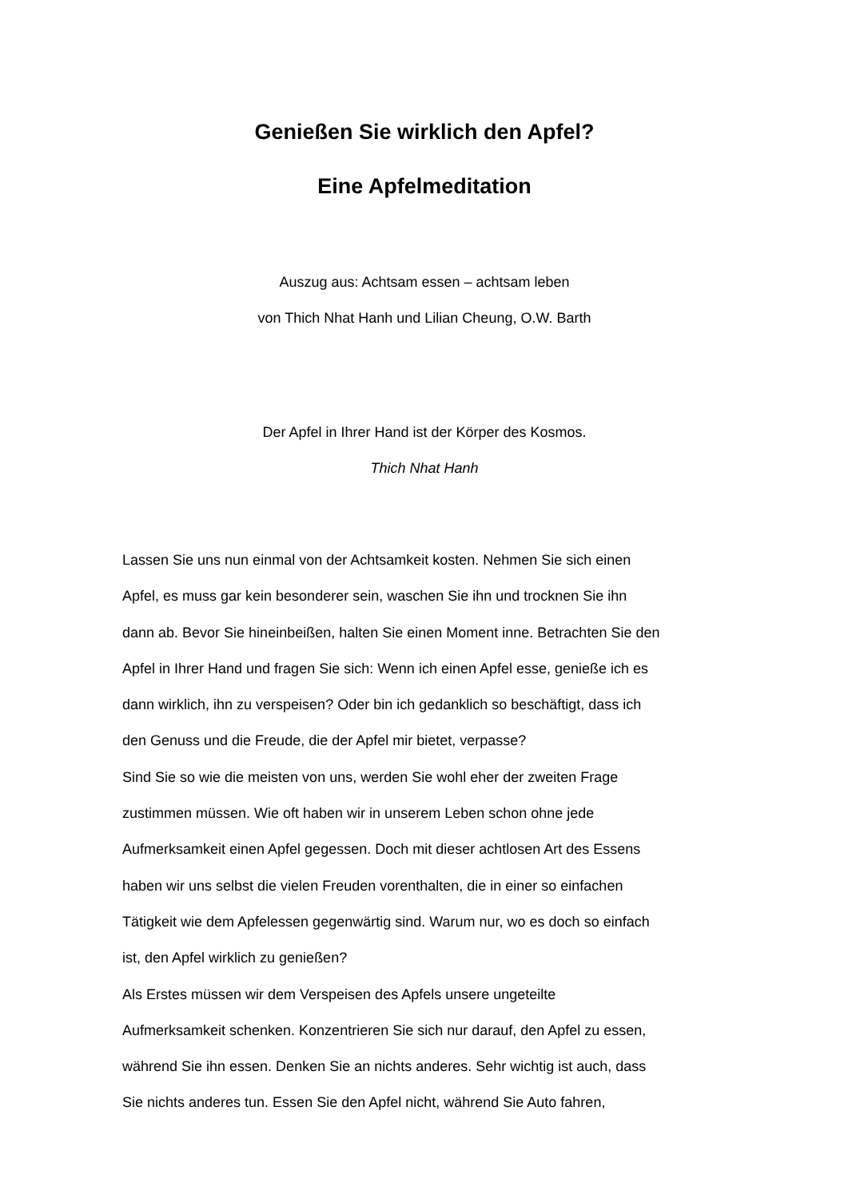Genießen Sie wirklich den Apfel?
Eine Apfelmeditation
Auszug aus: Achtsam essen – achtsam leben
von Thich Nhat Hanh und Lilian Cheung, O.W. Barth
Der Apfel in Ihrer Hand ist der Körper des Kosmos.
Thich Nhat Hanh
Lassen Sie uns nun einmal von der Achtsamkeit kosten. Nehmen Sie sich einen
Apfel, es muss gar kein besonderer sein, waschen Sie ihn und trocknen Sie ihn
dann ab. Bevor Sie hineinbeißen, halten Sie einen Moment inne. Betrachten Sie den
Apfel in Ihrer Hand und fragen Sie sich: Wenn ich einen Apfel esse, genieße ich es
dann wirklich, ihn zu verspeisen? Oder bin ich gedanklich so beschäftigt, dass ich
den Genuss und die Freude, die der Apfel mir bietet, verpasse?
Sind Sie so wie die meisten von uns, werden Sie wohl eher der zweiten Frage
zustimmen müssen. Wie oft haben wir in unserem Leben schon ohne jede
Aufmerksamkeit einen Apfel gegessen. Doch mit dieser achtlosen Art des Essens
haben wir uns selbst die vielen Freuden vorenthalten, die in einer so einfachen
Tätigkeit wie dem Apfelessen gegenwärtig sind. Warum nur, wo es doch so einfach
ist, den Apfel wirklich zu genießen?
Als Erstes müssen wir dem Verspeisen des Apfels unsere ungeteilte
Aufmerksamkeit schenken. Konzentrieren Sie sich nur darauf, den Apfel zu essen,
während Sie ihn essen. Denken Sie an nichts anderes. Sehr wichtig ist auch, dass
Sie nichts anderes tun. Essen Sie den Apfel nicht, während Sie Auto fahren,